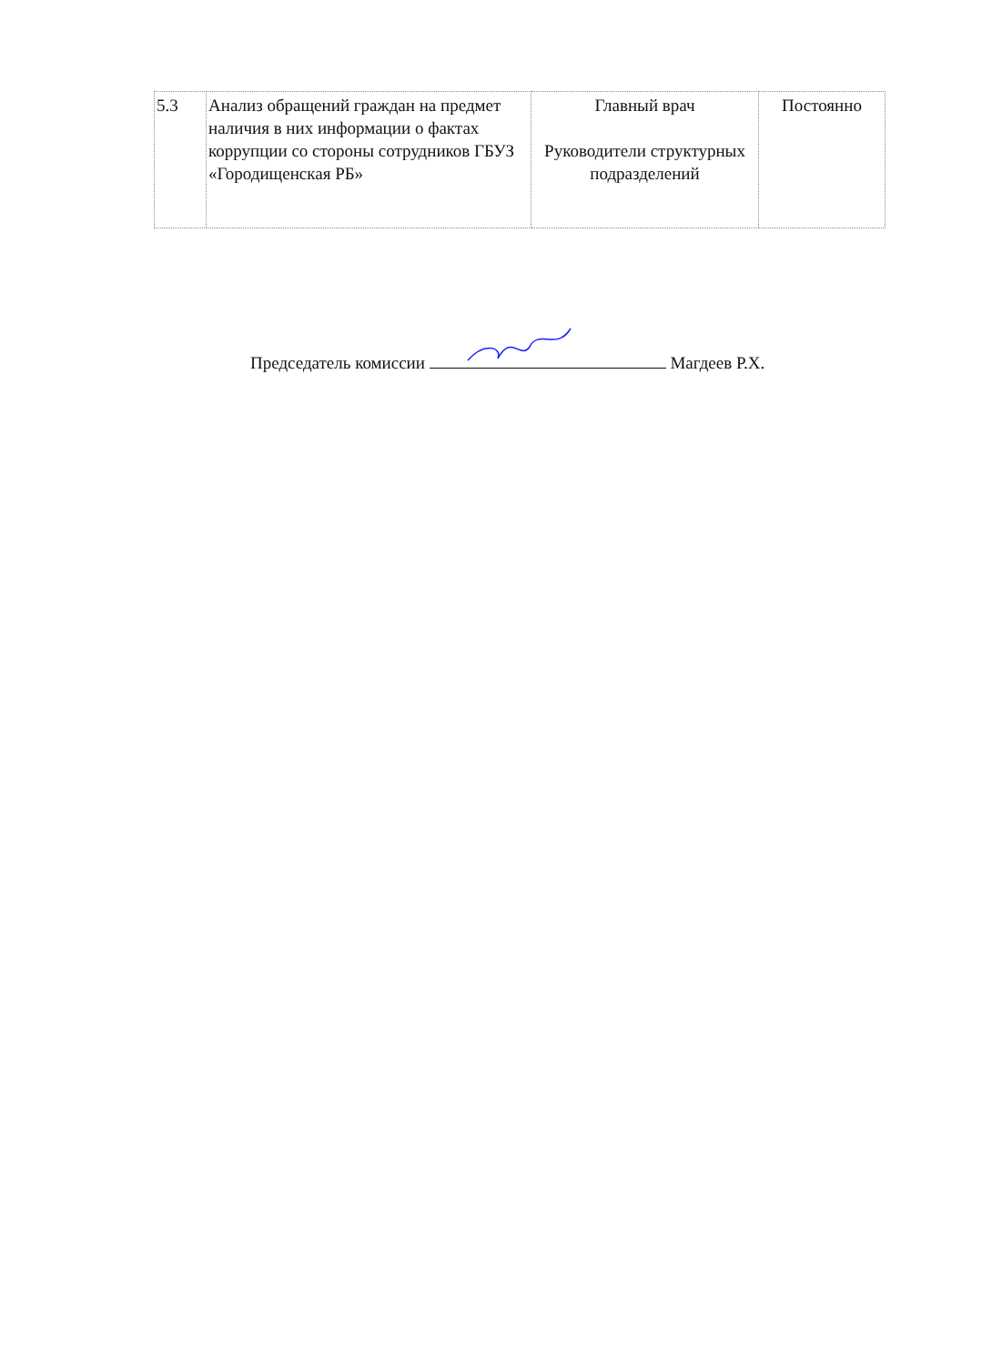| 5.3 | Анализ обращений граждан на предмет наличия в них информации о фактах коррупции со стороны сотрудников ГБУЗ «Городищенская РБ» | Главный врач Руководители структурных подразделений | Постоянно |
Председатель комиссии Магдеев Р.Х.